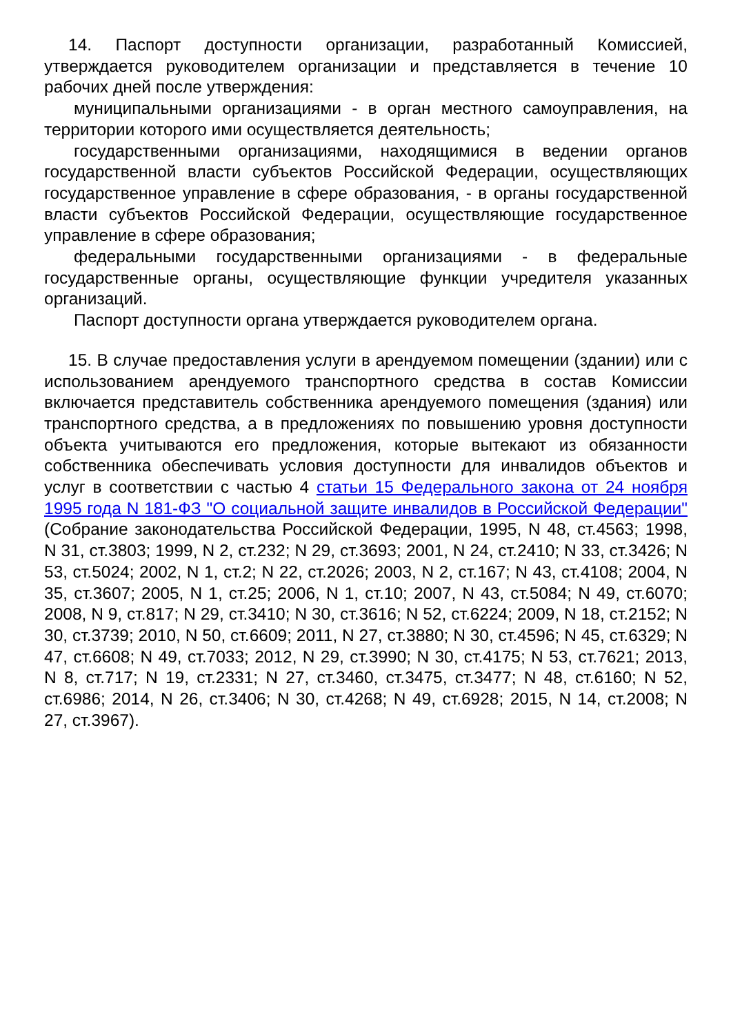14. Паспорт доступности организации, разработанный Комиссией, утверждается руководителем организации и представляется в течение 10 рабочих дней после утверждения:
муниципальными организациями - в орган местного самоуправления, на территории которого ими осуществляется деятельность;
государственными организациями, находящимися в ведении органов государственной власти субъектов Российской Федерации, осуществляющих государственное управление в сфере образования, - в органы государственной власти субъектов Российской Федерации, осуществляющие государственное управление в сфере образования;
федеральными государственными организациями - в федеральные государственные органы, осуществляющие функции учредителя указанных организаций.
Паспорт доступности органа утверждается руководителем органа.
15. В случае предоставления услуги в арендуемом помещении (здании) или с использованием арендуемого транспортного средства в состав Комиссии включается представитель собственника арендуемого помещения (здания) или транспортного средства, а в предложениях по повышению уровня доступности объекта учитываются его предложения, которые вытекают из обязанности собственника обеспечивать условия доступности для инвалидов объектов и услуг в соответствии с частью 4 статьи 15 Федерального закона от 24 ноября 1995 года N 181-ФЗ "О социальной защите инвалидов в Российской Федерации" (Собрание законодательства Российской Федерации, 1995, N 48, ст.4563; 1998, N 31, ст.3803; 1999, N 2, ст.232; N 29, ст.3693; 2001, N 24, ст.2410; N 33, ст.3426; N 53, ст.5024; 2002, N 1, ст.2; N 22, ст.2026; 2003, N 2, ст.167; N 43, ст.4108; 2004, N 35, ст.3607; 2005, N 1, ст.25; 2006, N 1, ст.10; 2007, N 43, ст.5084; N 49, ст.6070; 2008, N 9, ст.817; N 29, ст.3410; N 30, ст.3616; N 52, ст.6224; 2009, N 18, ст.2152; N 30, ст.3739; 2010, N 50, ст.6609; 2011, N 27, ст.3880; N 30, ст.4596; N 45, ст.6329; N 47, ст.6608; N 49, ст.7033; 2012, N 29, ст.3990; N 30, ст.4175; N 53, ст.7621; 2013, N 8, ст.717; N 19, ст.2331; N 27, ст.3460, ст.3475, ст.3477; N 48, ст.6160; N 52, ст.6986; 2014, N 26, ст.3406; N 30, ст.4268; N 49, ст.6928; 2015, N 14, ст.2008; N 27, ст.3967).